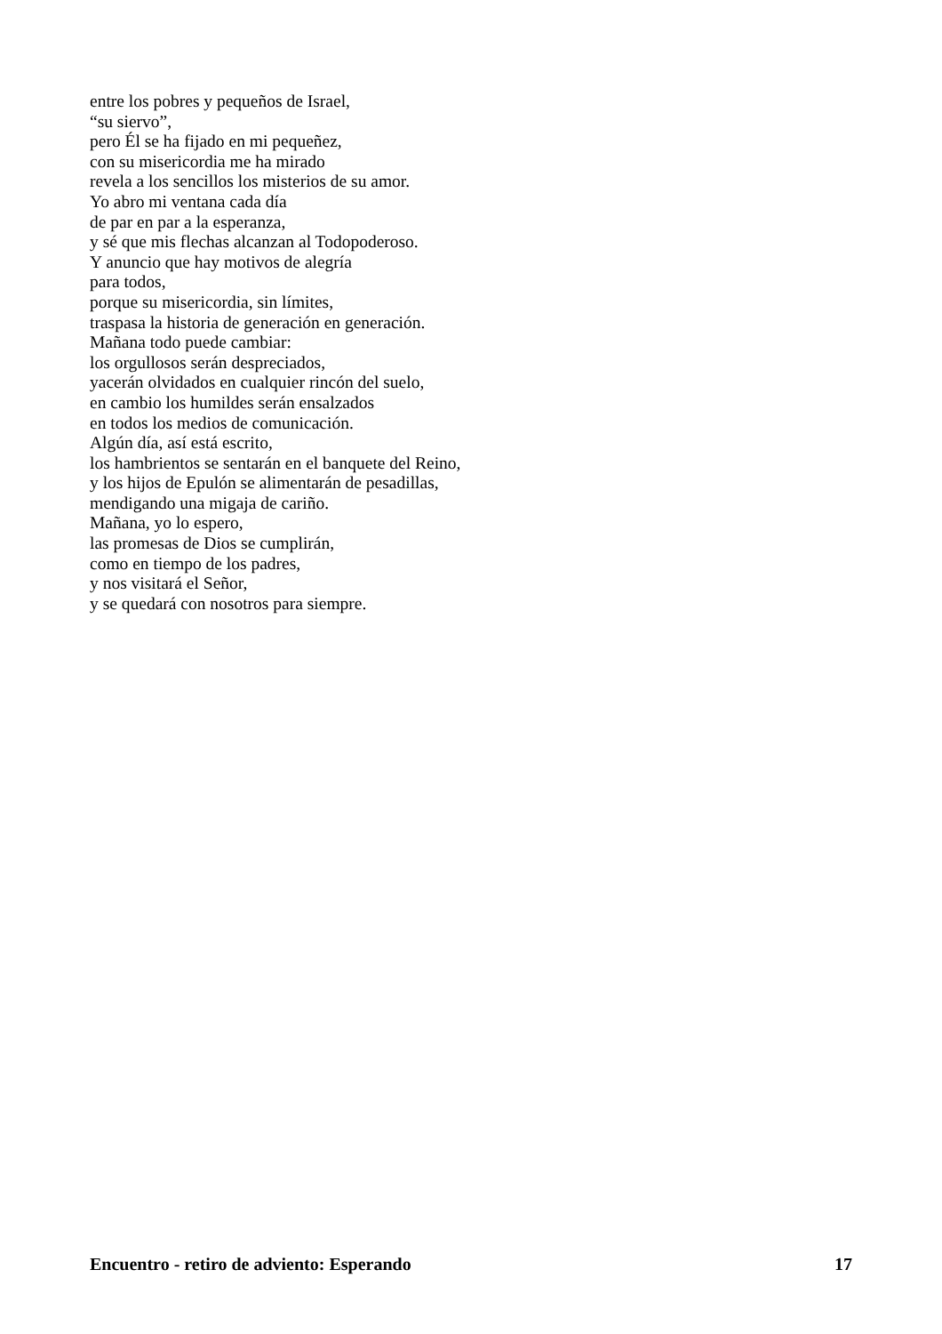entre los pobres y pequeños de Israel,
“su siervo”,
pero Él se ha fijado en mi pequeñez,
con su misericordia me ha mirado
revela a los sencillos los misterios de su amor.
Yo abro mi ventana cada día
de par en par a la esperanza,
y sé que mis flechas alcanzan al Todopoderoso.
Y anuncio que hay motivos de alegría
para todos,
porque su misericordia, sin límites,
traspasa la historia de generación en generación.
Mañana todo puede cambiar:
los orgullosos serán despreciados,
yacerán olvidados en cualquier rincón del suelo,
en cambio los humildes serán ensalzados
en todos los medios de comunicación.
Algún día, así está escrito,
los hambrientos se sentarán en el banquete del Reino,
y los hijos de Epulón se alimentarán de pesadillas,
mendigando una migaja de cariño.
Mañana, yo lo espero,
las promesas de Dios se cumplirán,
como en tiempo de los padres,
y nos visitará el Señor,
y se quedará con nosotros para siempre.
Encuentro - retiro de adviento: Esperando 17